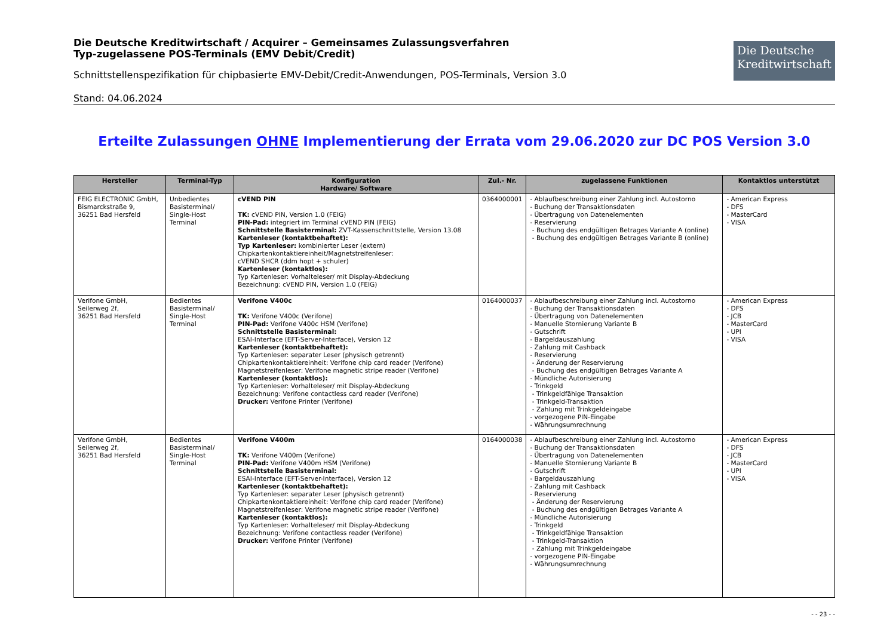Die Deutsche Kreditwirtschaft / Acquirer – Gemeinsames Zulassungsverfahren
Typ-zugelassene POS-Terminals (EMV Debit/Credit)
Schnittstellenspezifikation für chipbasierte EMV-Debit/Credit-Anwendungen, POS-Terminals, Version 3.0
Die Deutsche
Kreditwirtschaft
Stand: 04.06.2024
Erteilte Zulassungen OHNE Implementierung der Errata vom 29.06.2020 zur DC POS Version 3.0
| Hersteller | Terminal-Typ | Konfiguration Hardware/ Software | Zul.- Nr. | zugelassene Funktionen | Kontaktlos unterstützt |
| --- | --- | --- | --- | --- | --- |
| FEIG ELECTRONIC GmbH, Bismarckstraße 9, 36251 Bad Hersfeld | Unbedientes Basisterminal/ Single-Host Terminal | cVEND PIN TK: cVEND PIN, Version 1.0 (FEIG) PIN-Pad: integriert im Terminal cVEND PIN (FEIG) Schnittstelle Basisterminal: ZVT-Kassenschnittstelle, Version 13.08 Kartenleser (kontaktbehaftet): Typ Kartenleser: kombinierter Leser (extern) Chipkartenkontaktiereinheit/Magnetstreifenleser: cVEND SHCR (ddm hopt + schuler) Kartenleser (kontaktlos): Typ Kartenleser: Vorhalteleser/ mit Display-Abdeckung Bezeichnung: cVEND PIN, Version 1.0 (FEIG) | 0364000001 | - Ablaufbeschreibung einer Zahlung incl. Autostorno - Buchung der Transaktionsdaten - Übertragung von Datenelementen - Reservierung - Buchung des endgültigen Betrages Variante A (online) - Buchung des endgültigen Betrages Variante B (online) | - American Express - DFS - MasterCard - VISA |
| Verifone GmbH, Seilerweg 2f, 36251 Bad Hersfeld | Bedientes Basisterminal/ Single-Host Terminal | Verifone V400c TK: Verifone V400c (Verifone) PIN-Pad: Verifone V400c HSM (Verifone) Schnittstelle Basisterminal: ESAI-Interface (EFT-Server-Interface), Version 12 Kartenleser (kontaktbehaftet): Typ Kartenleser: separater Leser (physisch getrennt) Chipkartenkontaktiereinheit: Verifone chip card reader (Verifone) Magnetstreifenleser: Verifone magnetic stripe reader (Verifone) Kartenleser (kontaktlos): Typ Kartenleser: Vorhalteleser/ mit Display-Abdeckung Bezeichnung: Verifone contactless card reader (Verifone) Drucker: Verifone Printer (Verifone) | 0164000037 | - Ablaufbeschreibung einer Zahlung incl. Autostorno - Buchung der Transaktionsdaten - Übertragung von Datenelementen - Manuelle Stornierung Variante B - Gutschrift - Bargeldauszahlung - Zahlung mit Cashback - Reservierung - Änderung der Reservierung - Buchung des endgültigen Betrages Variante A - Mündliche Autorisierung - Trinkgeld - Trinkgeldfähige Transaktion - Trinkgeld-Transaktion - Zahlung mit Trinkgeldeingabe - vorgezogene PIN-Eingabe - Währungsumrechnung | - American Express - DFS - JCB - MasterCard - UPI - VISA |
| Verifone GmbH, Seilerweg 2f, 36251 Bad Hersfeld | Bedientes Basisterminal/ Single-Host Terminal | Verifone V400m TK: Verifone V400m (Verifone) PIN-Pad: Verifone V400m HSM (Verifone) Schnittstelle Basisterminal: ESAI-Interface (EFT-Server-Interface), Version 12 Kartenleser (kontaktbehaftet): Typ Kartenleser: separater Leser (physisch getrennt) Chipkartenkontaktiereinheit: Verifone chip card reader (Verifone) Magnetstreifenleser: Verifone magnetic stripe reader (Verifone) Kartenleser (kontaktlos): Typ Kartenleser: Vorhalteleser/ mit Display-Abdeckung Bezeichnung: Verifone contactless reader (Verifone) Drucker: Verifone Printer (Verifone) | 0164000038 | - Ablaufbeschreibung einer Zahlung incl. Autostorno - Buchung der Transaktionsdaten - Übertragung von Datenelementen - Manuelle Stornierung Variante B - Gutschrift - Bargeldauszahlung - Zahlung mit Cashback - Reservierung - Änderung der Reservierung - Buchung des endgültigen Betrages Variante A - Mündliche Autorisierung - Trinkgeld - Trinkgeldfähige Transaktion - Trinkgeld-Transaktion - Zahlung mit Trinkgeldeingabe - vorgezogene PIN-Eingabe - Währungsumrechnung | - American Express - DFS - JCB - MasterCard - UPI - VISA |
- - 23 - -